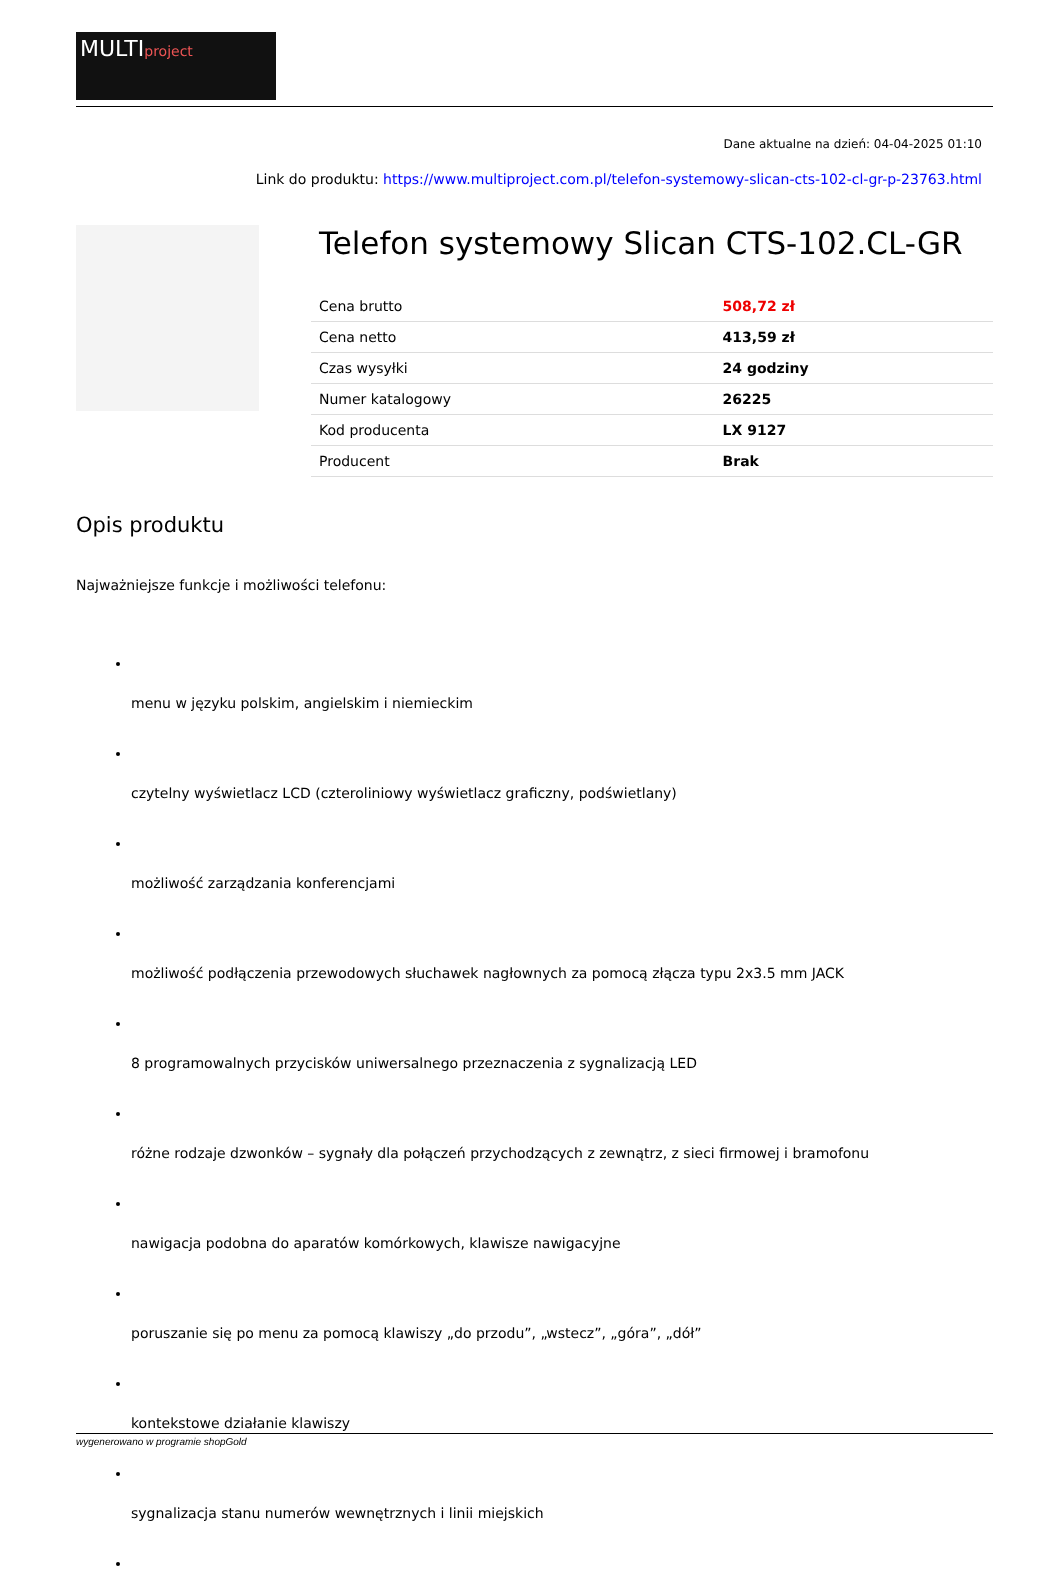MULTIproject
Dane aktualne na dzień: 04-04-2025 01:10
Link do produktu: https://www.multiproject.com.pl/telefon-systemowy-slican-cts-102-cl-gr-p-23763.html
Telefon systemowy Slican CTS-102.CL-GR
| Cena brutto | 508,72 zł |
| Cena netto | 413,59 zł |
| Czas wysyłki | 24 godziny |
| Numer katalogowy | 26225 |
| Kod producenta | LX 9127 |
| Producent | Brak |
Opis produktu
Najważniejsze funkcje i możliwości telefonu:
menu w języku polskim, angielskim i niemieckim
czytelny wyświetlacz LCD (czteroliniowy wyświetlacz graficzny, podświetlany)
możliwość zarządzania konferencjami
możliwość podłączenia przewodowych słuchawek nagłownych za pomocą złącza typu 2x3.5 mm JACK
8 programowalnych przycisków uniwersalnego przeznaczenia z sygnalizacją LED
różne rodzaje dzwonków – sygnały dla połączeń przychodzących z zewnątrz, z sieci firmowej i bramofonu
nawigacja podobna do aparatów komórkowych, klawisze nawigacyjne
poruszanie się po menu za pomocą klawiszy „do przodu”, „wstecz”, „góra”, „dół”
kontekstowe działanie klawiszy
sygnalizacja stanu numerów wewnętrznych i linii miejskich
wygenerowano w programie shopGold